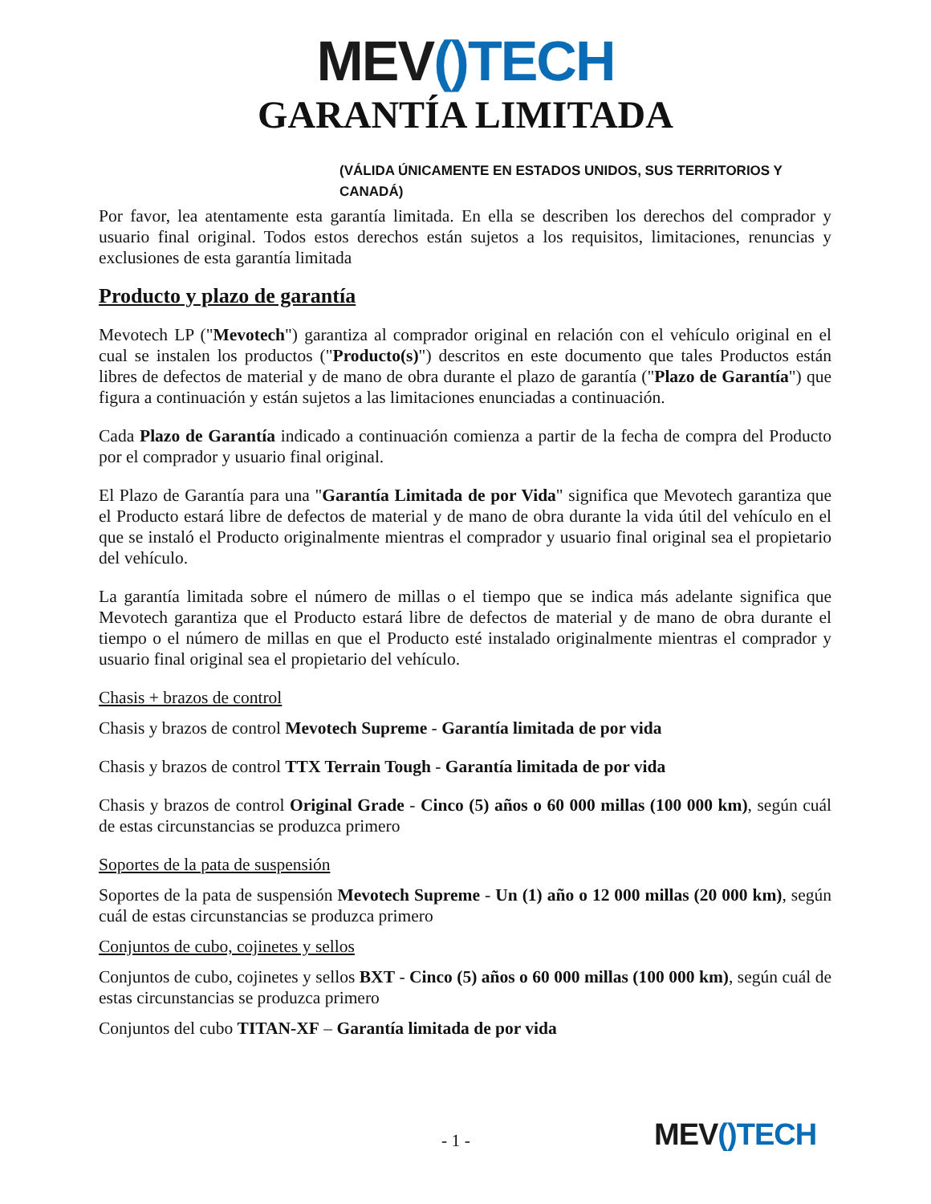MEV() TECH
GARANTÍA LIMITADA
(VÁLIDA ÚNICAMENTE EN ESTADOS UNIDOS, SUS TERRITORIOS Y CANADÁ)
Por favor, lea atentamente esta garantía limitada. En ella se describen los derechos del comprador y usuario final original. Todos estos derechos están sujetos a los requisitos, limitaciones, renuncias y exclusiones de esta garantía limitada
Producto y plazo de garantía
Mevotech LP ("Mevotech") garantiza al comprador original en relación con el vehículo original en el cual se instalen los productos ("Producto(s)") descritos en este documento que tales Productos están libres de defectos de material y de mano de obra durante el plazo de garantía ("Plazo de Garantía") que figura a continuación y están sujetos a las limitaciones enunciadas a continuación.
Cada Plazo de Garantía indicado a continuación comienza a partir de la fecha de compra del Producto por el comprador y usuario final original.
El Plazo de Garantía para una "Garantía Limitada de por Vida" significa que Mevotech garantiza que el Producto estará libre de defectos de material y de mano de obra durante la vida útil del vehículo en el que se instaló el Producto originalmente mientras el comprador y usuario final original sea el propietario del vehículo.
La garantía limitada sobre el número de millas o el tiempo que se indica más adelante significa que Mevotech garantiza que el Producto estará libre de defectos de material y de mano de obra durante el tiempo o el número de millas en que el Producto esté instalado originalmente mientras el comprador y usuario final original sea el propietario del vehículo.
Chasis + brazos de control
Chasis y brazos de control Mevotech Supreme - Garantía limitada de por vida
Chasis y brazos de control TTX Terrain Tough - Garantía limitada de por vida
Chasis y brazos de control Original Grade - Cinco (5) años o 60 000 millas (100 000 km), según cuál de estas circunstancias se produzca primero
Soportes de la pata de suspensión
Soportes de la pata de suspensión Mevotech Supreme - Un (1) año o 12 000 millas (20 000 km), según cuál de estas circunstancias se produzca primero
Conjuntos de cubo, cojinetes y sellos
Conjuntos de cubo, cojinetes y sellos BXT - Cinco (5) años o 60 000 millas (100 000 km), según cuál de estas circunstancias se produzca primero
Conjuntos del cubo TITAN-XF – Garantía limitada de por vida
- 1 - MEV()TECH